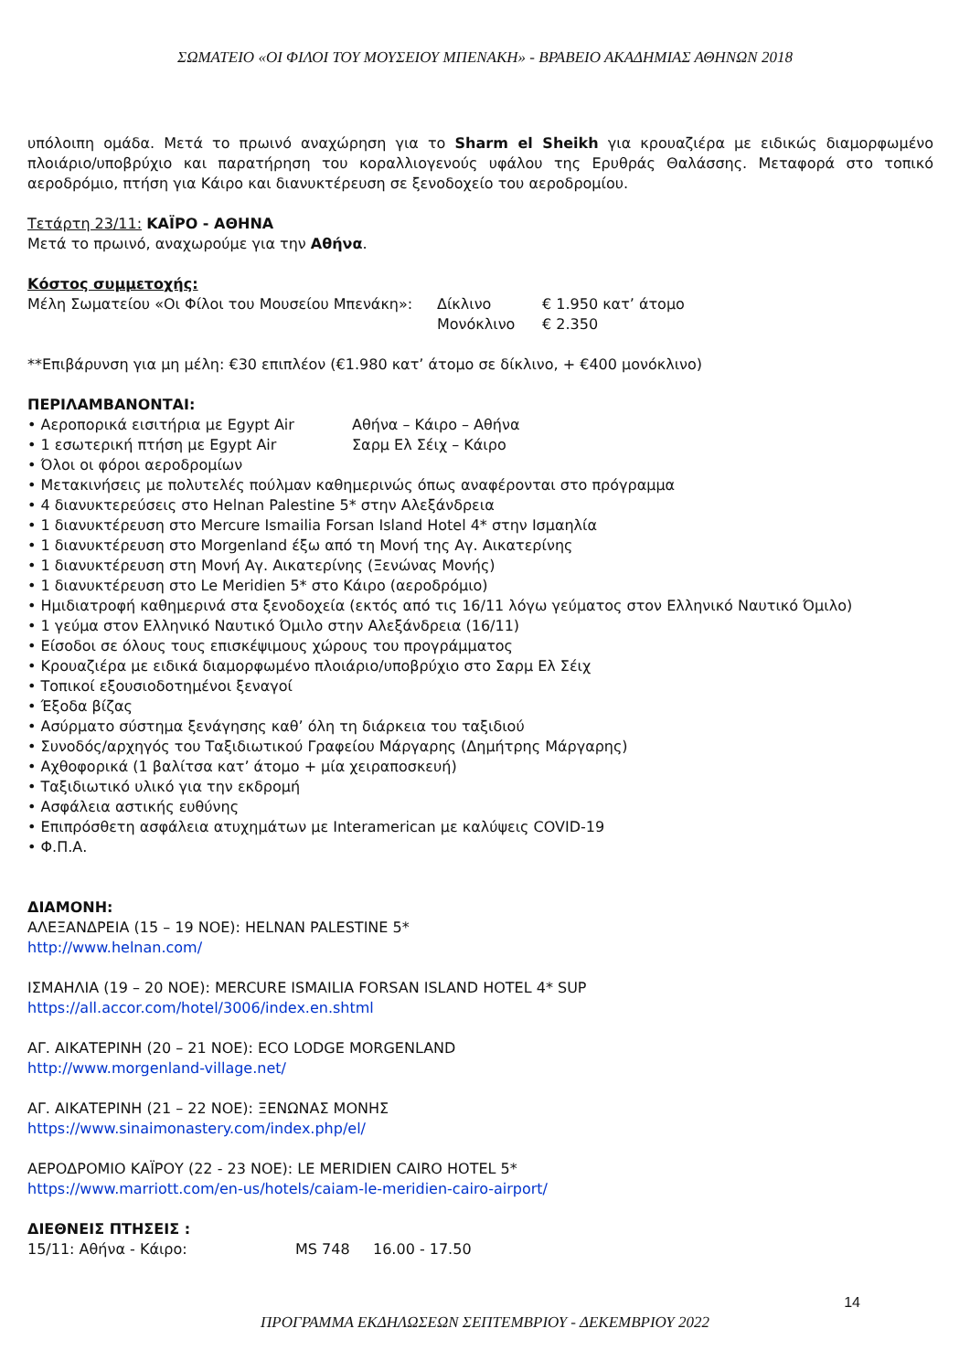ΣΩΜΑΤΕΙΟ «ΟΙ ΦΙΛΟΙ ΤΟΥ ΜΟΥΣΕΙΟΥ ΜΠΕΝΑΚΗ» - ΒΡΑΒΕΙΟ ΑΚΑΔΗΜΙΑΣ ΑΘΗΝΩΝ 2018
υπόλοιπη ομάδα. Μετά το πρωινό αναχώρηση για το Sharm el Sheikh για κρουαζιέρα με ειδικώς διαμορφωμένο πλοιάριο/υποβρύχιο και παρατήρηση του κοραλλιογενούς υφάλου της Ερυθράς Θαλάσσης. Μεταφορά στο τοπικό αεροδρόμιο, πτήση για Κάιρο και διανυκτέρευση σε ξενοδοχείο του αεροδρομίου.
Τετάρτη 23/11: ΚΑΪΡΟ - ΑΘΗΝΑ
Μετά το πρωινό, αναχωρούμε για την Αθήνα.
Κόστος συμμετοχής:
Μέλη Σωματείου «Οι Φίλοι του Μουσείου Μπενάκη»: Δίκλινο € 1.950 κατ’ άτομο
Μονόκλινο € 2.350
**Επιβάρυνση για μη μέλη: €30 επιπλέον (€1.980 κατ’ άτομο σε δίκλινο, + €400 μονόκλινο)
ΠΕΡΙΛΑΜΒΑΝΟΝΤΑΙ:
• Αεροπορικά εισιτήρια με Egypt Air Αθήνα – Κάιρο – Αθήνα
• 1 εσωτερική πτήση με Egypt Air Σαρμ Ελ Σέιχ – Κάιρο
• Όλοι οι φόροι αεροδρομίων
• Μετακινήσεις με πολυτελές πούλμαν καθημερινώς όπως αναφέρονται στο πρόγραμμα
• 4 διανυκτερεύσεις στο Helnan Palestine 5* στην Αλεξάνδρεια
• 1 διανυκτέρευση στο Mercure Ismailia Forsan Island Hotel 4* στην Ισμαηλία
• 1 διανυκτέρευση στο Morgenland έξω από τη Μονή της Αγ. Αικατερίνης
• 1 διανυκτέρευση στη Μονή Αγ. Αικατερίνης (Ξενώνας Μονής)
• 1 διανυκτέρευση στο Le Meridien 5* στο Κάιρο (αεροδρόμιο)
• Ημιδιατροφή καθημερινά στα ξενοδοχεία (εκτός από τις 16/11 λόγω γεύματος στον Ελληνικό Ναυτικό Όμιλο)
• 1 γεύμα στον Ελληνικό Ναυτικό Όμιλο στην Αλεξάνδρεια (16/11)
• Είσοδοι σε όλους τους επισκέψιμους χώρους του προγράμματος
• Κρουαζιέρα με ειδικά διαμορφωμένο πλοιάριο/υποβρύχιο στο Σαρμ Ελ Σέιχ
• Τοπικοί εξουσιοδοτημένοι ξεναγοί
• Έξοδα βίζας
• Ασύρματο σύστημα ξενάγησης καθ’ όλη τη διάρκεια του ταξιδιού
• Συνοδός/αρχηγός του Ταξιδιωτικού Γραφείου Μάργαρης (Δημήτρης Μάργαρης)
• Αχθοφορικά (1 βαλίτσα κατ’ άτομο + μία χειραποσκευή)
• Ταξιδιωτικό υλικό για την εκδρομή
• Ασφάλεια αστικής ευθύνης
• Επιπρόσθετη ασφάλεια ατυχημάτων με Interamerican με καλύψεις COVID-19
• Φ.Π.Α.
ΔΙΑΜΟΝΗ:
ΑΛΕΞΑΝΔΡΕΙΑ (15 – 19 ΝΟΕ): HELNAN PALESTINE 5*
http://www.helnan.com/
ΙΣΜΑΗΛΙΑ (19 – 20 ΝΟΕ): MERCURE ISMAILIA FORSAN ISLAND HOTEL 4* SUP
https://all.accor.com/hotel/3006/index.en.shtml
ΑΓ. ΑΙΚΑΤΕΡΙΝΗ (20 – 21 ΝΟΕ): ECO LODGE MORGENLAND
http://www.morgenland-village.net/
ΑΓ. ΑΙΚΑΤΕΡΙΝΗ (21 – 22 ΝΟΕ): ΞΕΝΩΝΑΣ ΜΟΝΗΣ
https://www.sinaimonastery.com/index.php/el/
ΑΕΡΟΔΡΟΜΙΟ ΚΑΪΡΟΥ (22 - 23 ΝΟΕ): LE MERIDIEN CAIRO HOTEL 5*
https://www.marriott.com/en-us/hotels/caiam-le-meridien-cairo-airport/
ΔΙΕΘΝΕΙΣ ΠΤΗΣΕΙΣ :
15/11: Αθήνα - Κάιρο: MS 748 16.00 - 17.50
14
ΠΡΟΓΡΑΜΜΑ ΕΚΔΗΛΩΣΕΩΝ ΣΕΠΤΕΜΒΡΙΟΥ - ΔΕΚΕΜΒΡΙΟΥ 2022